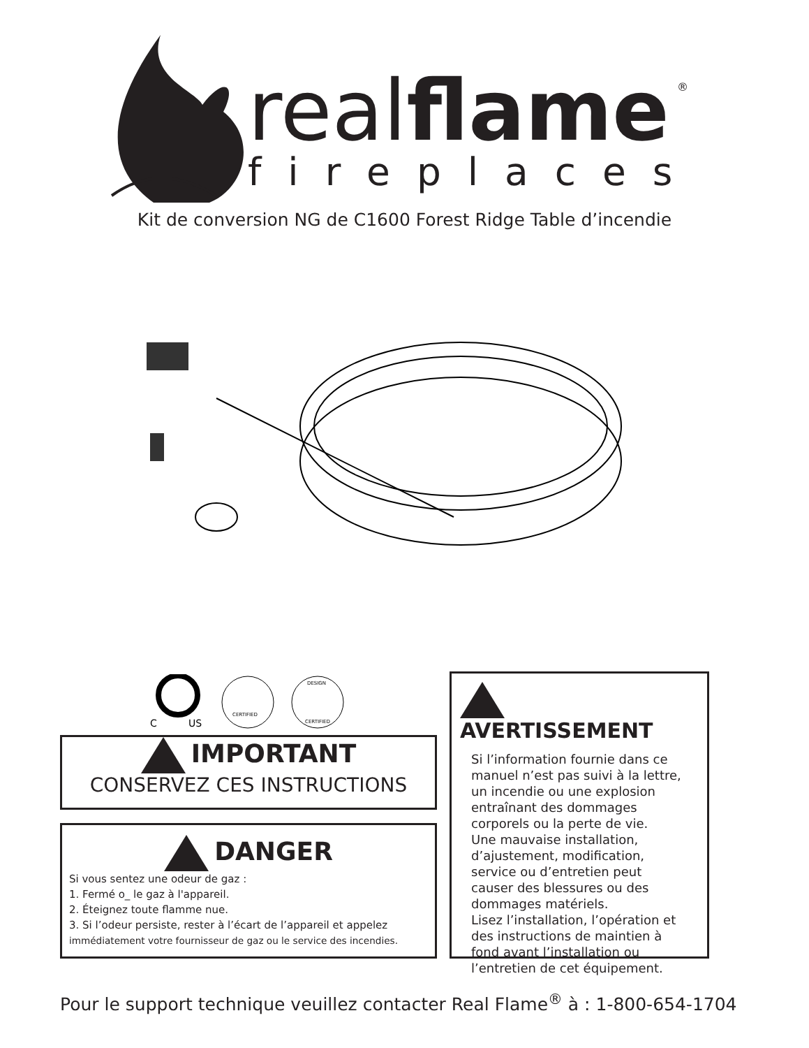realflame
®
fireplaces
Kit de conversion NG de C1600 Forest Ridge Table d’incendie
C
US
CERTIFIED
DESIGN
CERTIFIED
IMPORTANT
CONSERVEZ CES INSTRUCTIONS
DANGER
Si vous sentez une odeur de gaz :
1. Fermé o_ le gaz à l'appareil.
2. Éteignez toute flamme nue.
3. Si l’odeur persiste, rester à l’écart de l’appareil et appelez
immédiatement votre fournisseur de gaz ou le service des incendies.
AVERTISSEMENT
Si l’information fournie dans ce manuel n’est pas suivi à la lettre, un incendie ou une explosion entraînant des dommages corporels ou la perte de vie.
Une mauvaise installation, d’ajustement, modification, service ou d’entretien peut causer des blessures ou des dommages matériels.
Lisez l’installation, l’opération et des instructions de maintien à fond avant l’installation ou l’entretien de cet équipement.
Pour le support technique veuillez contacter Real Flame<sup>®</sup> à : 1-800-654-1704